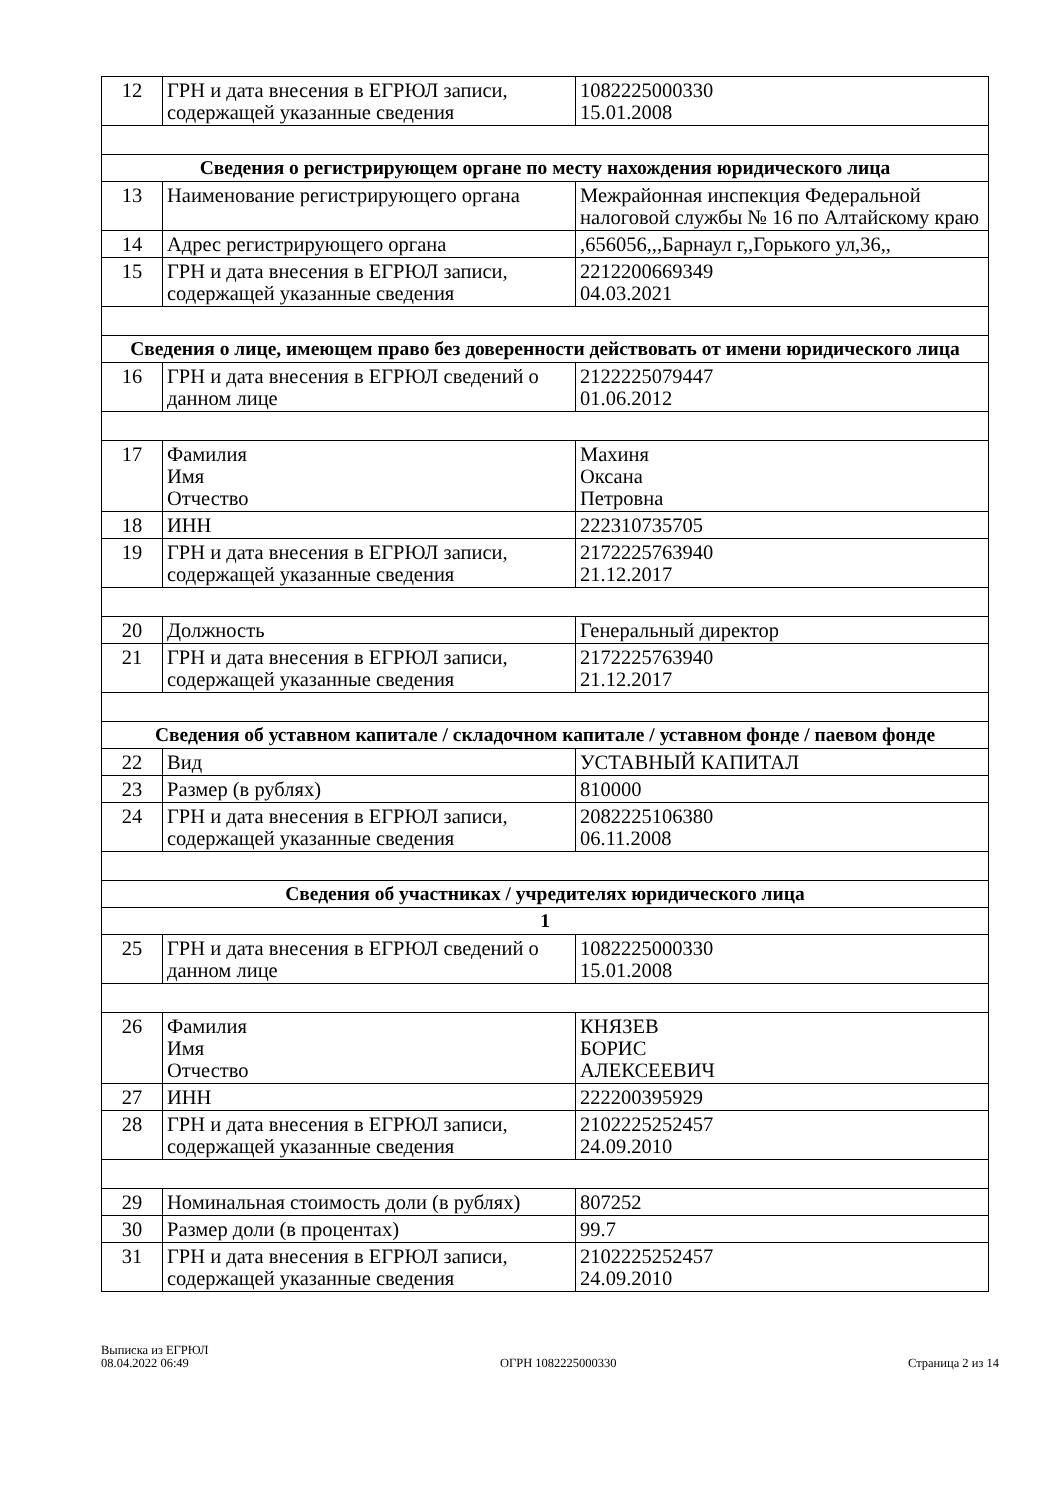| 12 | ГРН и дата внесения в ЕГРЮЛ записи, содержащей указанные сведения | 1082225000330 15.01.2008 |
| Сведения о регистрирующем органе по месту нахождения юридического лица | | |
| 13 | Наименование регистрирующего органа | Межрайонная инспекция Федеральной налоговой службы № 16 по Алтайскому краю |
| 14 | Адрес регистрирующего органа | ,656056,,,Барнаул г,,Горького ул,36,, |
| 15 | ГРН и дата внесения в ЕГРЮЛ записи, содержащей указанные сведения | 2212200669349 04.03.2021 |
| Сведения о лице, имеющем право без доверенности действовать от имени юридического лица | | |
| 16 | ГРН и дата внесения в ЕГРЮЛ сведений о данном лице | 2122225079447 01.06.2012 |
| 17 | Фамилия Имя Отчество | Махиня Оксана Петровна |
| 18 | ИНН | 222310735705 |
| 19 | ГРН и дата внесения в ЕГРЮЛ записи, содержащей указанные сведения | 2172225763940 21.12.2017 |
| 20 | Должность | Генеральный директор |
| 21 | ГРН и дата внесения в ЕГРЮЛ записи, содержащей указанные сведения | 2172225763940 21.12.2017 |
| Сведения об уставном капитале / складочном капитале / уставном фонде / паевом фонде | | |
| 22 | Вид | УСТАВНЫЙ КАПИТАЛ |
| 23 | Размер (в рублях) | 810000 |
| 24 | ГРН и дата внесения в ЕГРЮЛ записи, содержащей указанные сведения | 2082225106380 06.11.2008 |
| Сведения об участниках / учредителях юридического лица | | |
| 1 | | |
| 25 | ГРН и дата внесения в ЕГРЮЛ сведений о данном лице | 1082225000330 15.01.2008 |
| 26 | Фамилия Имя Отчество | КНЯЗЕВ БОРИС АЛЕКСЕЕВИЧ |
| 27 | ИНН | 222200395929 |
| 28 | ГРН и дата внесения в ЕГРЮЛ записи, содержащей указанные сведения | 2102225252457 24.09.2010 |
| 29 | Номинальная стоимость доли (в рублях) | 807252 |
| 30 | Размер доли (в процентах) | 99.7 |
| 31 | ГРН и дата внесения в ЕГРЮЛ записи, содержащей указанные сведения | 2102225252457 24.09.2010 |
Выписка из ЕГРЮЛ
08.04.2022 06:49
ОГРН 1082225000330
Страница 2 из 14